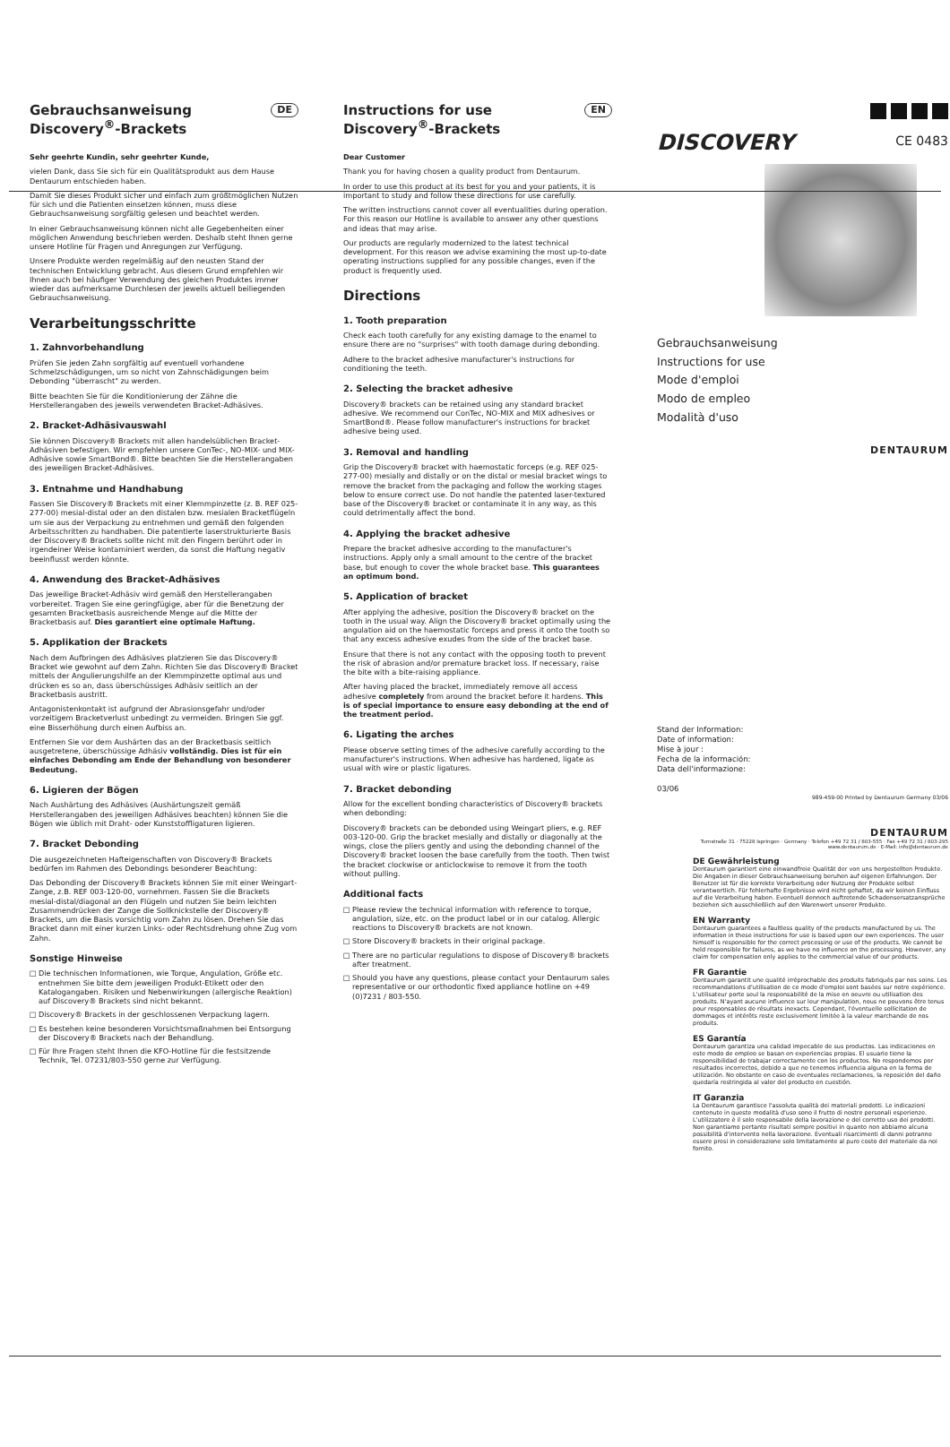DE Gebrauchsanweisung
Discovery<sup>®</sup>-Brackets
Sehr geehrte Kundin, sehr geehrter Kunde,
vielen Dank, dass Sie sich für ein Qualitätsprodukt aus dem Hause Dentaurum entschieden haben.
Damit Sie dieses Produkt sicher und einfach zum größtmöglichen Nutzen für sich und die Patienten einsetzen können, muss diese Gebrauchsanweisung sorgfältig gelesen und beachtet werden.
In einer Gebrauchsanweisung können nicht alle Gegebenheiten einer möglichen Anwendung beschrieben werden. Deshalb steht Ihnen gerne unsere Hotline für Fragen und Anregungen zur Verfügung.
Unsere Produkte werden regelmäßig auf den neusten Stand der technischen Entwicklung gebracht. Aus diesem Grund empfehlen wir Ihnen auch bei häufiger Verwendung des gleichen Produktes immer wieder das aufmerksame Durchlesen der jeweils aktuell beiliegenden Gebrauchsanweisung.
Verarbeitungsschritte
1. Zahnvorbehandlung
Prüfen Sie jeden Zahn sorgfältig auf eventuell vorhandene Schmelzschädigungen, um so nicht von Zahnschädigungen beim Debonding "überrascht" zu werden.
Bitte beachten Sie für die Konditionierung der Zähne die Herstellerangaben des jeweils verwendeten Bracket-Adhäsives.
2. Bracket-Adhäsivauswahl
Sie können Discovery® Brackets mit allen handelsüblichen Bracket-Adhäsiven befestigen. Wir empfehlen unsere ConTec-, NO-MIX- und MIX-Adhäsive sowie SmartBond®. Bitte beachten Sie die Herstellerangaben des jeweiligen Bracket-Adhäsives.
3. Entnahme und Handhabung
Fassen Sie Discovery® Brackets mit einer Klemmpinzette (z. B. REF 025-277-00) mesial-distal oder an den distalen bzw. mesialen Bracketflügeln um sie aus der Verpackung zu entnehmen und gemäß den folgenden Arbeitsschritten zu handhaben. Die patentierte laserstrukturierte Basis der Discovery® Brackets sollte nicht mit den Fingern berührt oder in irgendeiner Weise kontaminiert werden, da sonst die Haftung negativ beeinflusst werden könnte.
4. Anwendung des Bracket-Adhäsives
Das jeweilige Bracket-Adhäsiv wird gemäß den Herstellerangaben vorbereitet. Tragen Sie eine geringfügige, aber für die Benetzung der gesamten Bracketbasis ausreichende Menge auf die Mitte der Bracketbasis auf. Dies garantiert eine optimale Haftung.
5. Applikation der Brackets
Nach dem Aufbringen des Adhäsives platzieren Sie das Discovery® Bracket wie gewohnt auf dem Zahn. Richten Sie das Discovery® Bracket mittels der Angulierungshilfe an der Klemmpinzette optimal aus und drücken es so an, dass überschüssiges Adhäsiv seitlich an der Bracketbasis austritt.
Antagonistenkontakt ist aufgrund der Abrasionsgefahr und/oder vorzeitigem Bracketverlust unbedingt zu vermeiden. Bringen Sie ggf. eine Bisserhöhung durch einen Aufbiss an.
Entfernen Sie vor dem Aushärten das an der Bracketbasis seitlich ausgetretene, überschüssige Adhäsiv vollständig. Dies ist für ein einfaches Debonding am Ende der Behandlung von besonderer Bedeutung.
6. Ligieren der Bögen
Nach Aushärtung des Adhäsives (Aushärtungszeit gemäß Herstellerangaben des jeweiligen Adhäsives beachten) können Sie die Bögen wie üblich mit Draht- oder Kunststoffligaturen ligieren.
7. Bracket Debonding
Die ausgezeichneten Hafteigenschaften von Discovery® Brackets bedürfen im Rahmen des Debondings besonderer Beachtung:
Das Debonding der Discovery® Brackets können Sie mit einer Weingart-Zange, z.B. REF 003-120-00, vornehmen. Fassen Sie die Brackets mesial-distal/diagonal an den Flügeln und nutzen Sie beim leichten Zusammendrücken der Zange die Sollknickstelle der Discovery® Brackets, um die Basis vorsichtig vom Zahn zu lösen. Drehen Sie das Bracket dann mit einer kurzen Links- oder Rechtsdrehung ohne Zug vom Zahn.
Sonstige Hinweise
Die technischen Informationen, wie Torque, Angulation, Größe etc. entnehmen Sie bitte dem jeweiligen Produkt-Etikett oder den Katalogangaben. Risiken und Nebenwirkungen (allergische Reaktion) auf Discovery® Brackets sind nicht bekannt.
Discovery® Brackets in der geschlossenen Verpackung lagern.
Es bestehen keine besonderen Vorsichtsmaßnahmen bei Entsorgung der Discovery® Brackets nach der Behandlung.
Für Ihre Fragen steht Ihnen die KFO-Hotline für die festsitzende Technik, Tel. 07231/803-550 gerne zur Verfügung.
EN Instructions for use
Discovery<sup>®</sup>-Brackets
Dear Customer
Thank you for having chosen a quality product from Dentaurum.
In order to use this product at its best for you and your patients, it is important to study and follow these directions for use carefully.
The written instructions cannot cover all eventualities during operation. For this reason our Hotline is available to answer any other questions and ideas that may arise.
Our products are regularly modernized to the latest technical development. For this reason we advise examining the most up-to-date operating instructions supplied for any possible changes, even if the product is frequently used.
Directions
1. Tooth preparation
Check each tooth carefully for any existing damage to the enamel to ensure there are no "surprises" with tooth damage during debonding.
Adhere to the bracket adhesive manufacturer's instructions for conditioning the teeth.
2. Selecting the bracket adhesive
Discovery® brackets can be retained using any standard bracket adhesive. We recommend our ConTec, NO-MIX and MIX adhesives or SmartBond®. Please follow manufacturer's instructions for bracket adhesive being used.
3. Removal and handling
Grip the Discovery® bracket with haemostatic forceps (e.g. REF 025-277-00) mesially and distally or on the distal or mesial bracket wings to remove the bracket from the packaging and follow the working stages below to ensure correct use. Do not handle the patented laser-textured base of the Discovery® bracket or contaminate it in any way, as this could detrimentally affect the bond.
4. Applying the bracket adhesive
Prepare the bracket adhesive according to the manufacturer's instructions. Apply only a small amount to the centre of the bracket base, but enough to cover the whole bracket base. This guarantees an optimum bond.
5. Application of bracket
After applying the adhesive, position the Discovery® bracket on the tooth in the usual way. Align the Discovery® bracket optimally using the angulation aid on the haemostatic forceps and press it onto the tooth so that any excess adhesive exudes from the side of the bracket base.
Ensure that there is not any contact with the opposing tooth to prevent the risk of abrasion and/or premature bracket loss. If necessary, raise the bite with a bite-raising appliance.
After having placed the bracket, immediately remove all access adhesive completely from around the bracket before it hardens. This is of special importance to ensure easy debonding at the end of the treatment period.
6. Ligating the arches
Please observe setting times of the adhesive carefully according to the manufacturer's instructions. When adhesive has hardened, ligate as usual with wire or plastic ligatures.
7. Bracket debonding
Allow for the excellent bonding characteristics of Discovery® brackets when debonding:
Discovery® brackets can be debonded using Weingart pliers, e.g. REF 003-120-00. Grip the bracket mesially and distally or diagonally at the wings, close the pliers gently and using the debonding channel of the Discovery® bracket loosen the base carefully from the tooth. Then twist the bracket clockwise or anticlockwise to remove it from the tooth without pulling.
Additional facts
Please review the technical information with reference to torque, angulation, size, etc. on the product label or in our catalog. Allergic reactions to Discovery® brackets are not known.
Store Discovery® brackets in their original package.
There are no particular regulations to dispose of Discovery® brackets after treatment.
Should you have any questions, please contact your Dentaurum sales representative or our orthodontic fixed appliance hotline on +49 (0)7231 / 803-550.
DISCOVERY
CE 0483
Gebrauchsanweisung
Instructions for use
Mode d'emploi
Modo de empleo
Modalità d'uso
DENTAURUM
Stand der Information:
Date of information:
Mise à jour :
Fecha de la información:
Data dell'informazione:
03/06
989-459-00 Printed by Dentaurum Germany 03/06
DENTAURUM
Turnstraße 31 · 75228 Ispringen · Germany · Telefon +49 72 31 / 803-555 · Fax +49 72 31 / 803-295
www.dentaurum.de · E-Mail: info@dentaurum.de
DE Gewährleistung
Dentaurum garantiert eine einwandfreie Qualität der von uns hergestellten Produkte. Die Angaben in dieser Gebrauchsanweisung beruhen auf eigenen Erfahrungen. Der Benutzer ist für die korrekte Verarbeitung oder Nutzung der Produkte selbst verantwortlich. Für fehlerhafte Ergebnisse wird nicht gehaftet, da wir keinen Einfluss auf die Verarbeitung haben. Eventuell dennoch auftretende Schadensersatzansprüche beziehen sich ausschließlich auf den Warenwert unserer Produkte.
EN Warranty
Dentaurum guarantees a faultless quality of the products manufactured by us. The information in these instructions for use is based upon our own experiences. The user himself is responsible for the correct processing or use of the products. We cannot be held responsible for failures, as we have no influence on the processing. However, any claim for compensation only applies to the commercial value of our products.
FR Garantie
Dentaurum garantit une qualité irréprochable des produits fabriqués par nos soins. Les recommandations d'utilisation de ce mode d'emploi sont basées sur notre expérience. L'utilisateur porte seul la responsabilité de la mise en oeuvre ou utilisation des produits. N'ayant aucune influence sur leur manipulation, nous ne pouvons être tenus pour responsables de résultats inexacts. Cependant, l'éventuelle sollicitation de dommages et intérêts reste exclusivement limitée à la valeur marchande de nos produits.
ES Garantía
Dentaurum garantiza una calidad impecable de sus productos. Las indicaciones en este modo de empleo se basan en experiencias propias. El usuario tiene la responsibilidad de trabajar correctamente con los productos. No respondemos por resultados incorrectos, debido a que no tenemos influencia alguna en la forma de utilización. No obstante en caso de eventuales reclamaciones, la reposición del daño quedaría restringida al valor del producto en cuestión.
IT Garanzia
La Dentaurum garantisce l'assoluta qualità dei materiali prodotti. Le indicazioni contenute in queste modalità d'uso sono il frutto di nostre personali esperienze. L'utilizzatore è il solo responsabile della lavorazione e del corretto uso dei prodotti. Non garantiamo pertanto risultati sempre positivi in quanto non abbiamo alcuna possibilità d'intervento nella lavorazione. Eventuali risarcimenti di danni potranno essere presi in considerazione solo limitatamente al puro costo del materiale da noi fornito.